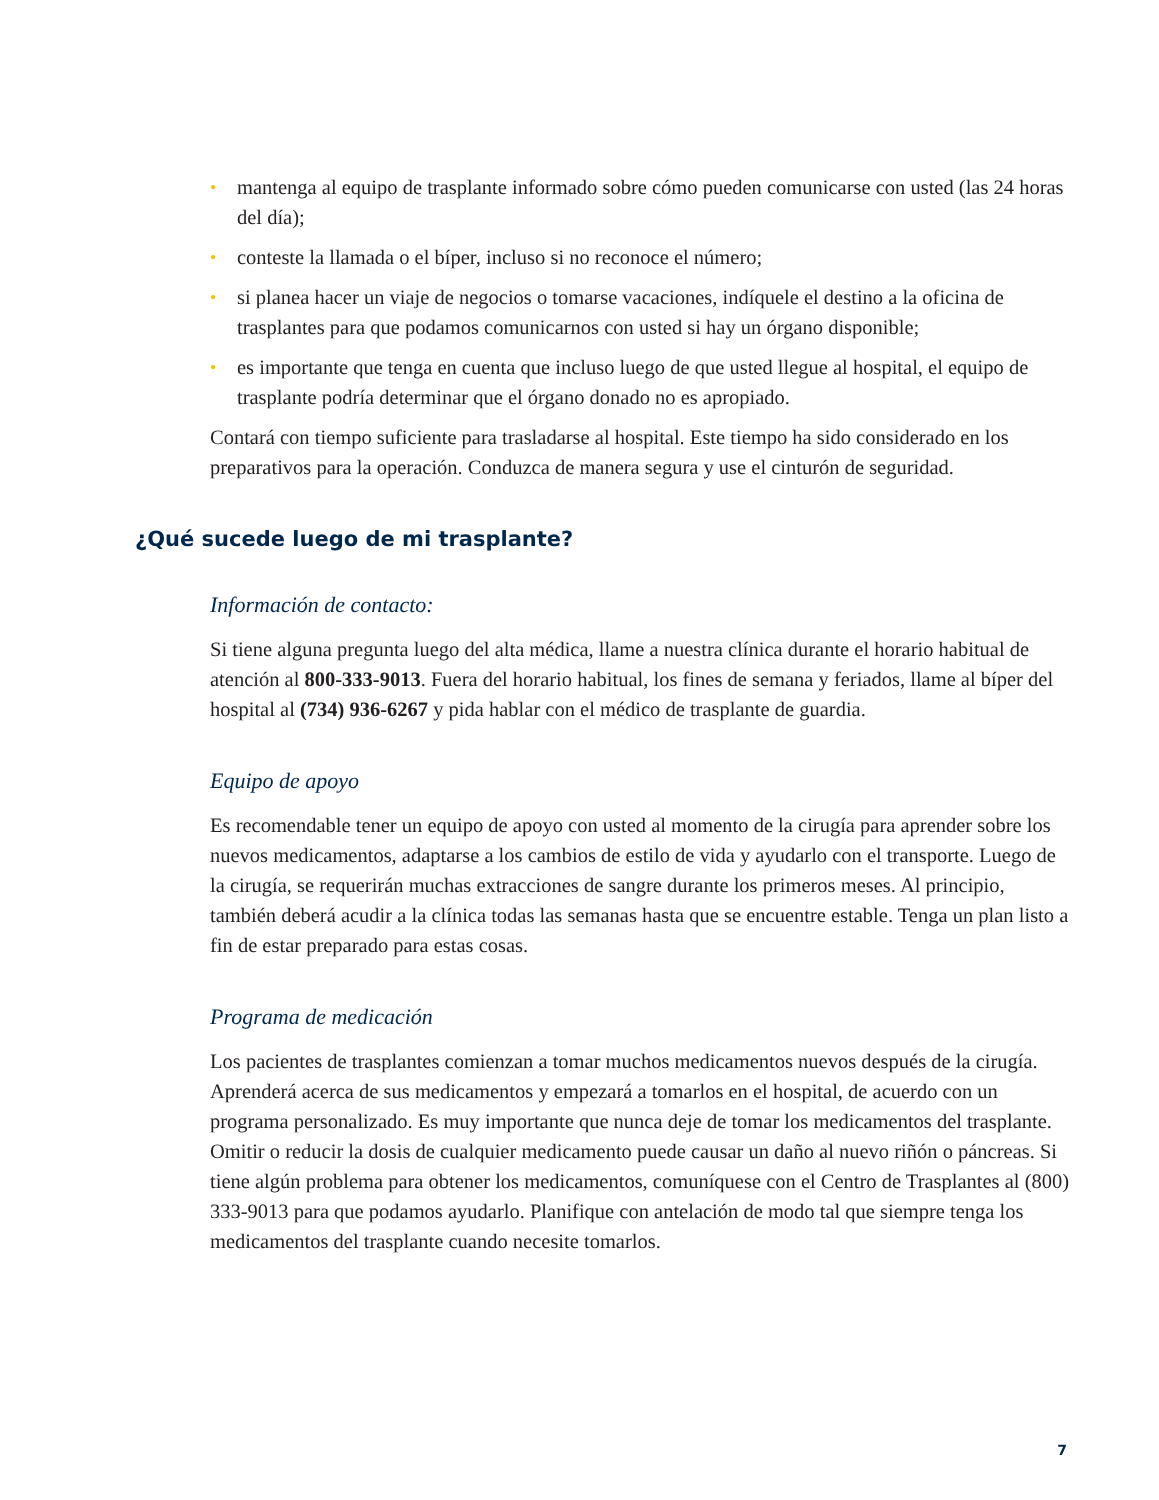• mantenga al equipo de trasplante informado sobre cómo pueden comunicarse con usted (las 24 horas del día);
• conteste la llamada o el bíper, incluso si no reconoce el número;
• si planea hacer un viaje de negocios o tomarse vacaciones, indíquele el destino a la oficina de trasplantes para que podamos comunicarnos con usted si hay un órgano disponible;
• es importante que tenga en cuenta que incluso luego de que usted llegue al hospital, el equipo de trasplante podría determinar que el órgano donado no es apropiado.
Contará con tiempo suficiente para trasladarse al hospital. Este tiempo ha sido considerado en los preparativos para la operación. Conduzca de manera segura y use el cinturón de seguridad.
¿Qué sucede luego de mi trasplante?
Información de contacto:
Si tiene alguna pregunta luego del alta médica, llame a nuestra clínica durante el horario habitual de atención al 800-333-9013. Fuera del horario habitual, los fines de semana y feriados, llame al bíper del hospital al (734) 936-6267 y pida hablar con el médico de trasplante de guardia.
Equipo de apoyo
Es recomendable tener un equipo de apoyo con usted al momento de la cirugía para aprender sobre los nuevos medicamentos, adaptarse a los cambios de estilo de vida y ayudarlo con el transporte. Luego de la cirugía, se requerirán muchas extracciones de sangre durante los primeros meses. Al principio, también deberá acudir a la clínica todas las semanas hasta que se encuentre estable. Tenga un plan listo a fin de estar preparado para estas cosas.
Programa de medicación
Los pacientes de trasplantes comienzan a tomar muchos medicamentos nuevos después de la cirugía. Aprenderá acerca de sus medicamentos y empezará a tomarlos en el hospital, de acuerdo con un programa personalizado. Es muy importante que nunca deje de tomar los medicamentos del trasplante. Omitir o reducir la dosis de cualquier medicamento puede causar un daño al nuevo riñón o páncreas. Si tiene algún problema para obtener los medicamentos, comuníquese con el Centro de Trasplantes al (800) 333-9013 para que podamos ayudarlo. Planifique con antelación de modo tal que siempre tenga los medicamentos del trasplante cuando necesite tomarlos.
7